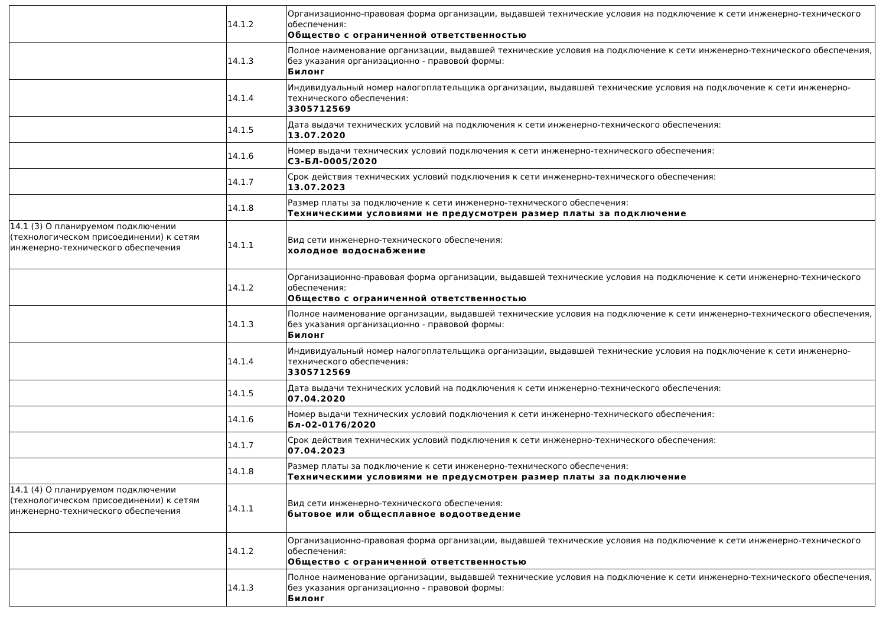| | 14.1.2 | Организационно-правовая форма организации, выдавшей технические условия на подключение к сети инженерно-технического обеспечения: Общество с ограниченной ответственностью |
| | 14.1.3 | Полное наименование организации, выдавшей технические условия на подключение к сети инженерно-технического обеспечения, без указания организационно - правовой формы: Билонг |
| | 14.1.4 | Индивидуальный номер налогоплательщика организации, выдавшей технические условия на подключение к сети инженерно-технического обеспечения: 3305712569 |
| | 14.1.5 | Дата выдачи технических условий на подключения к сети инженерно-технического обеспечения: 13.07.2020 |
| | 14.1.6 | Номер выдачи технических условий подключения к сети инженерно-технического обеспечения: СЗ-БЛ-0005/2020 |
| | 14.1.7 | Срок действия технических условий подключения к сети инженерно-технического обеспечения: 13.07.2023 |
| | 14.1.8 | Размер платы за подключение к сети инженерно-технического обеспечения: Техническими условиями не предусмотрен размер платы за подключение |
| 14.1 (3) О планируемом подключении (технологическом присоединении) к сетям инженерно-технического обеспечения | 14.1.1 | Вид сети инженерно-технического обеспечения: холодное водоснабжение |
| | 14.1.2 | Организационно-правовая форма организации, выдавшей технические условия на подключение к сети инженерно-технического обеспечения: Общество с ограниченной ответственностью |
| | 14.1.3 | Полное наименование организации, выдавшей технические условия на подключение к сети инженерно-технического обеспечения, без указания организационно - правовой формы: Билонг |
| | 14.1.4 | Индивидуальный номер налогоплательщика организации, выдавшей технические условия на подключение к сети инженерно-технического обеспечения: 3305712569 |
| | 14.1.5 | Дата выдачи технических условий на подключения к сети инженерно-технического обеспечения: 07.04.2020 |
| | 14.1.6 | Номер выдачи технических условий подключения к сети инженерно-технического обеспечения: Бл-02-0176/2020 |
| | 14.1.7 | Срок действия технических условий подключения к сети инженерно-технического обеспечения: 07.04.2023 |
| | 14.1.8 | Размер платы за подключение к сети инженерно-технического обеспечения: Техническими условиями не предусмотрен размер платы за подключение |
| 14.1 (4) О планируемом подключении (технологическом присоединении) к сетям инженерно-технического обеспечения | 14.1.1 | Вид сети инженерно-технического обеспечения: бытовое или общесплавное водоотведение |
| | 14.1.2 | Организационно-правовая форма организации, выдавшей технические условия на подключение к сети инженерно-технического обеспечения: Общество с ограниченной ответственностью |
| | 14.1.3 | Полное наименование организации, выдавшей технические условия на подключение к сети инженерно-технического обеспечения, без указания организационно - правовой формы: Билонг |